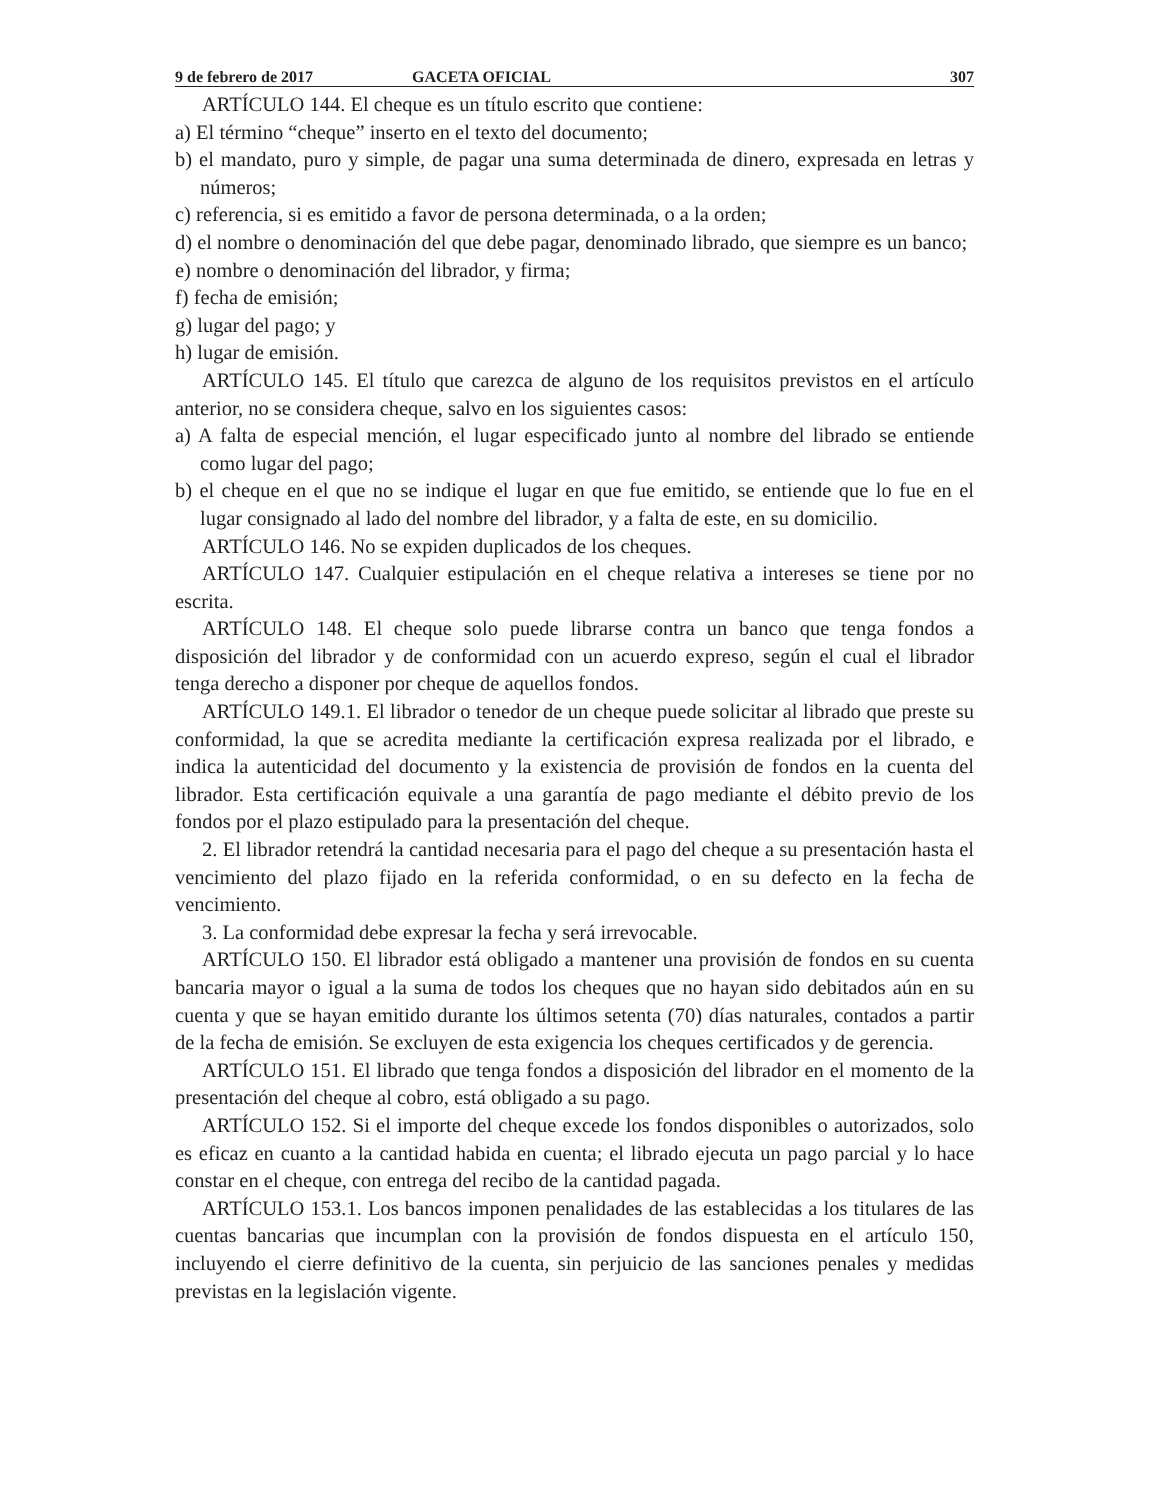9 de febrero de 2017 GACETA OFICIAL 307
ARTÍCULO 144. El cheque es un título escrito que contiene:
a) El término “cheque” inserto en el texto del documento;
b) el mandato, puro y simple, de pagar una suma determinada de dinero, expresada en letras y números;
c) referencia, si es emitido a favor de persona determinada, o a la orden;
d) el nombre o denominación del que debe pagar, denominado librado, que siempre es un banco;
e) nombre o denominación del librador, y firma;
f) fecha de emisión;
g) lugar del pago; y
h) lugar de emisión.
ARTÍCULO 145. El título que carezca de alguno de los requisitos previstos en el artículo anterior, no se considera cheque, salvo en los siguientes casos:
a) A falta de especial mención, el lugar especificado junto al nombre del librado se entiende como lugar del pago;
b) el cheque en el que no se indique el lugar en que fue emitido, se entiende que lo fue en el lugar consignado al lado del nombre del librador, y a falta de este, en su domicilio.
ARTÍCULO 146. No se expiden duplicados de los cheques.
ARTÍCULO 147. Cualquier estipulación en el cheque relativa a intereses se tiene por no escrita.
ARTÍCULO 148. El cheque solo puede librarse contra un banco que tenga fondos a disposición del librador y de conformidad con un acuerdo expreso, según el cual el librador tenga derecho a disponer por cheque de aquellos fondos.
ARTÍCULO 149.1. El librador o tenedor de un cheque puede solicitar al librado que preste su conformidad, la que se acredita mediante la certificación expresa realizada por el librado, e indica la autenticidad del documento y la existencia de provisión de fondos en la cuenta del librador. Esta certificación equivale a una garantía de pago mediante el débito previo de los fondos por el plazo estipulado para la presentación del cheque.
2. El librador retendrá la cantidad necesaria para el pago del cheque a su presentación hasta el vencimiento del plazo fijado en la referida conformidad, o en su defecto en la fecha de vencimiento.
3. La conformidad debe expresar la fecha y será irrevocable.
ARTÍCULO 150. El librador está obligado a mantener una provisión de fondos en su cuenta bancaria mayor o igual a la suma de todos los cheques que no hayan sido debitados aún en su cuenta y que se hayan emitido durante los últimos setenta (70) días naturales, contados a partir de la fecha de emisión. Se excluyen de esta exigencia los cheques certificados y de gerencia.
ARTÍCULO 151. El librado que tenga fondos a disposición del librador en el momento de la presentación del cheque al cobro, está obligado a su pago.
ARTÍCULO 152. Si el importe del cheque excede los fondos disponibles o autorizados, solo es eficaz en cuanto a la cantidad habida en cuenta; el librado ejecuta un pago parcial y lo hace constar en el cheque, con entrega del recibo de la cantidad pagada.
ARTÍCULO 153.1. Los bancos imponen penalidades de las establecidas a los titulares de las cuentas bancarias que incumplan con la provisión de fondos dispuesta en el artículo 150, incluyendo el cierre definitivo de la cuenta, sin perjuicio de las sanciones penales y medidas previstas en la legislación vigente.